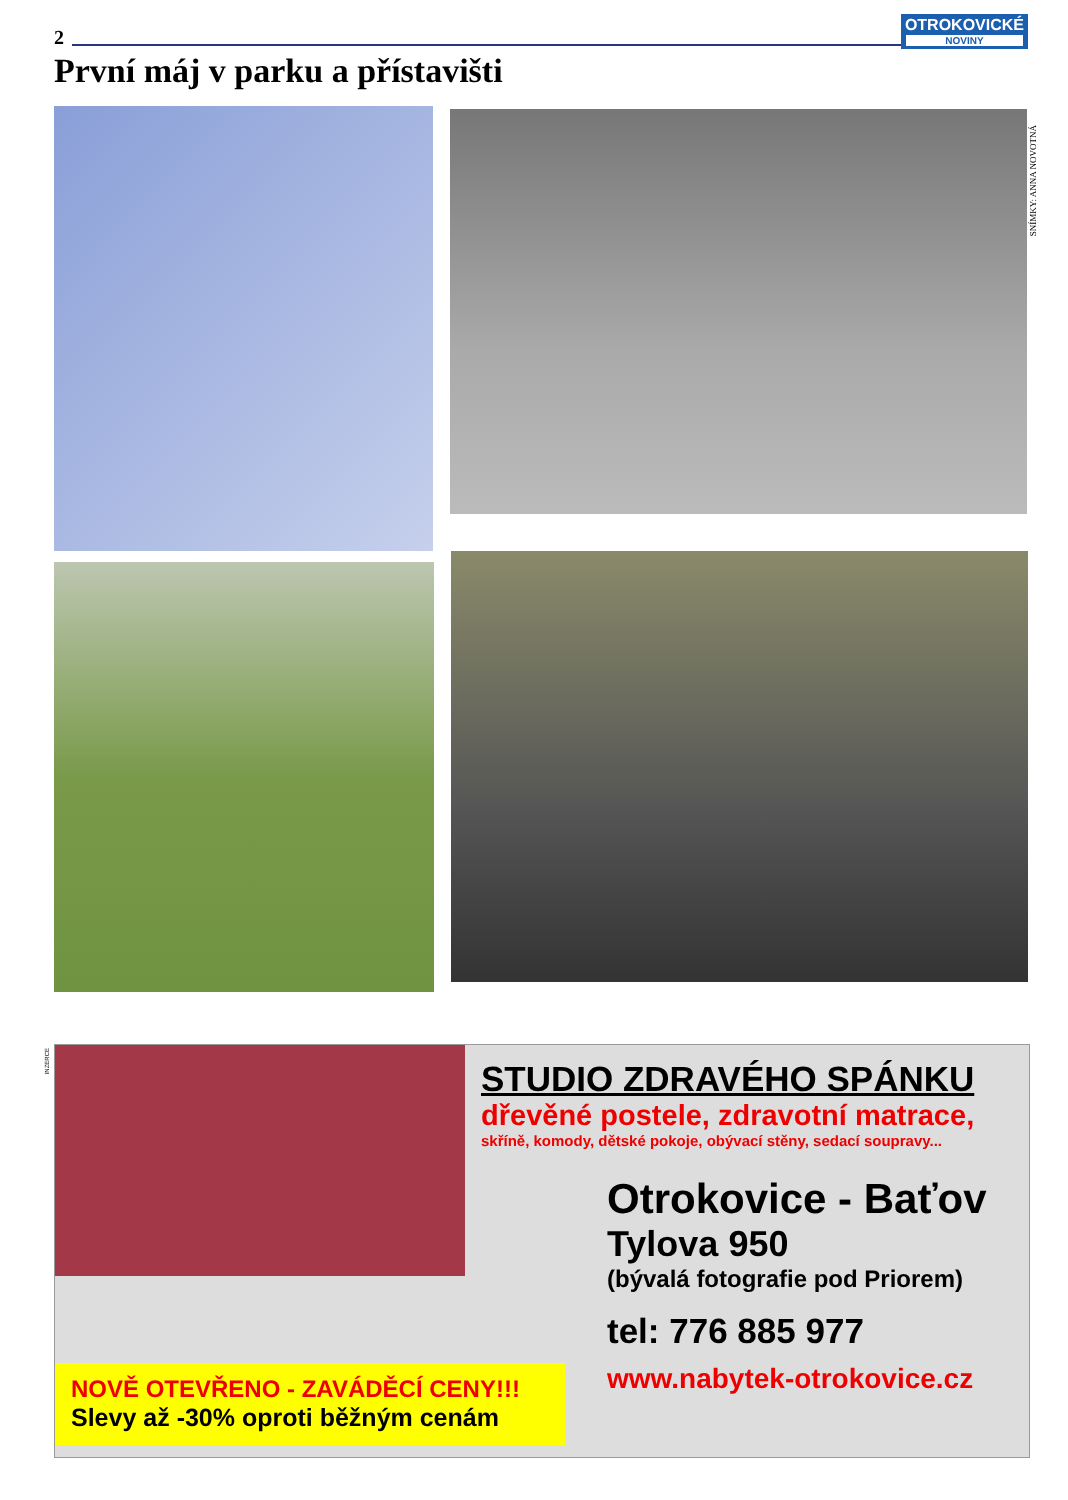2
OTROKOVICKÉ
NOVINY
První máj v parku a přístavišti
SNÍMKY: ANNA NOVOTNÁ
INZERCE
NOVĚ OTEVŘENO - ZAVÁDĚCÍ CENY!!!
Slevy až -30% oproti běžným cenám
STUDIO ZDRAVÉHO SPÁNKU
dřevěné postele, zdravotní matrace,
skříně, komody, dětské pokoje, obývací stěny, sedací soupravy...
Otrokovice - Baťov
Tylova 950
(bývalá fotografie pod Priorem)
tel: 776 885 977
www.nabytek-otrokovice.cz